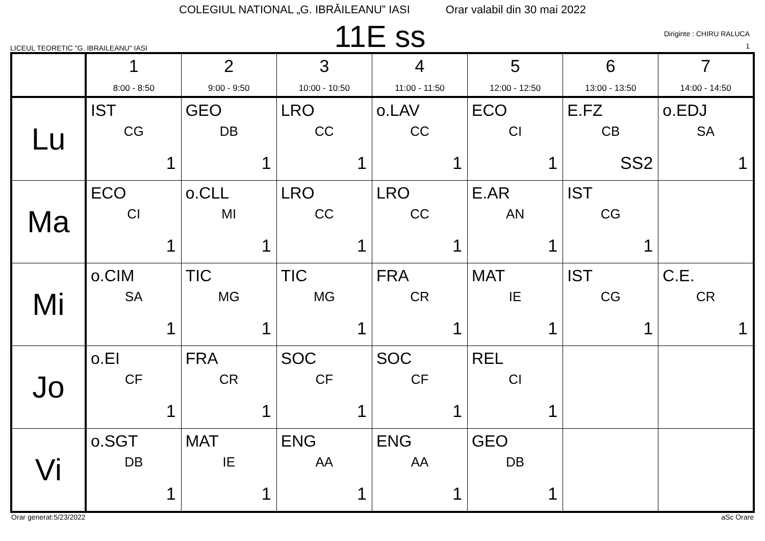COLEGIUL NATIONAL „G. IBRĂILEANU” IASI Orar valabil din 30 mai 2022
LICEUL TEORETIC "G. IBRAILEANU" IASI
11E ss
Diriginte : CHIRU RALUCA
1
| | 1 8:00 - 8:50 | 2 9:00 - 9:50 | 3 10:00 - 10:50 | 4 11:00 - 11:50 | 5 12:00 - 12:50 | 6 13:00 - 13:50 | 7 14:00 - 14:50 |
| --- | --- | --- | --- | --- | --- | --- | --- |
| Lu | IST CG 1 | GEO DB 1 | LRO CC 1 | o.LAV CC 1 | ECO CI 1 | E.FZ CB SS2 | o.EDJ SA 1 |
| Ma | ECO CI 1 | o.CLL MI 1 | LRO CC 1 | LRO CC 1 | E.AR AN 1 | IST CG 1 | |
| Mi | o.CIM SA 1 | TIC MG 1 | TIC MG 1 | FRA CR 1 | MAT IE 1 | IST CG 1 | C.E. CR 1 |
| Jo | o.EI CF 1 | FRA CR 1 | SOC CF 1 | SOC CF 1 | REL CI 1 | | |
| Vi | o.SGT DB 1 | MAT IE 1 | ENG AA 1 | ENG AA 1 | GEO DB 1 | | |
Orar generat:5/23/2022 aSc Orare